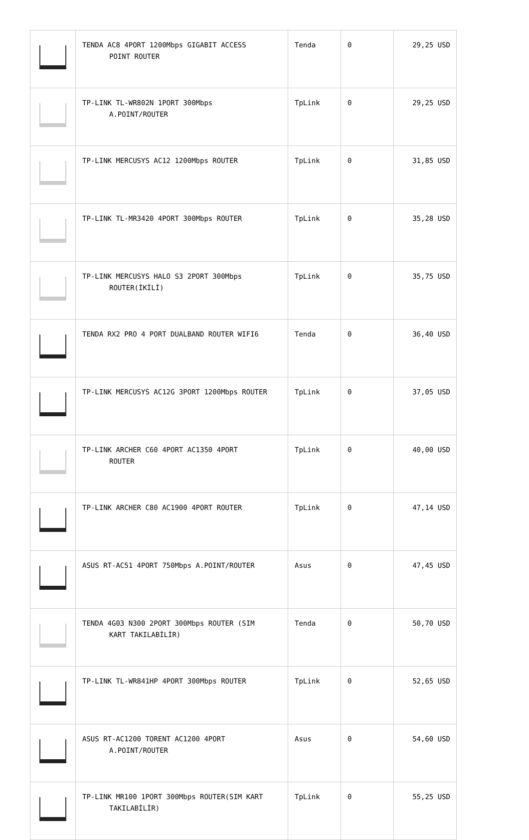| | TENDA AC8 4PORT 1200Mbps GIGABIT ACCESS POINT ROUTER | Tenda | 0 | 29,25 USD |
| | TP-LINK TL-WR802N 1PORT 300Mbps A.POINT/ROUTER | TpLink | 0 | 29,25 USD |
| | TP-LINK MERCUSYS AC12 1200Mbps ROUTER | TpLink | 0 | 31,85 USD |
| | TP-LINK TL-MR3420 4PORT 300Mbps ROUTER | TpLink | 0 | 35,28 USD |
| | TP-LINK MERCUSYS HALO S3 2PORT 300Mbps ROUTER(İKİLİ) | TpLink | 0 | 35,75 USD |
| | TENDA RX2 PRO 4 PORT DUALBAND ROUTER WIFI6 | Tenda | 0 | 36,40 USD |
| | TP-LINK MERCUSYS AC12G 3PORT 1200Mbps ROUTER | TpLink | 0 | 37,05 USD |
| | TP-LINK ARCHER C60 4PORT AC1350 4PORT ROUTER | TpLink | 0 | 40,00 USD |
| | TP-LINK ARCHER C80 AC1900 4PORT ROUTER | TpLink | 0 | 47,14 USD |
| | ASUS RT-AC51 4PORT 750Mbps A.POINT/ROUTER | Asus | 0 | 47,45 USD |
| | TENDA 4G03 N300 2PORT 300Mbps ROUTER (SIM KART TAKILABİLİR) | Tenda | 0 | 50,70 USD |
| | TP-LINK TL-WR841HP 4PORT 300Mbps ROUTER | TpLink | 0 | 52,65 USD |
| | ASUS RT-AC1200 TORENT AC1200 4PORT A.POINT/ROUTER | Asus | 0 | 54,60 USD |
| | TP-LINK MR100 1PORT 300Mbps ROUTER(SIM KART TAKILABİLİR) | TpLink | 0 | 55,25 USD |